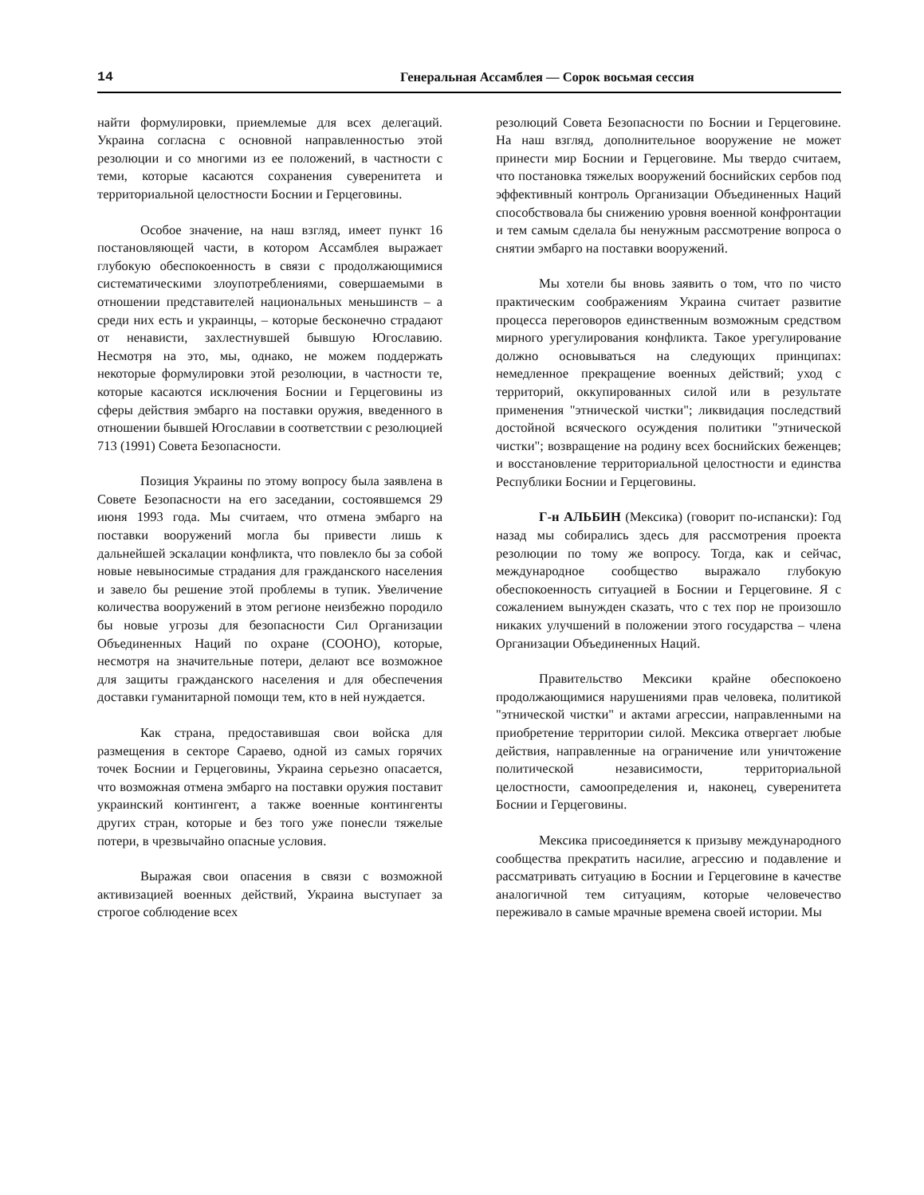14 Генеральная Ассамблея — Сорок восьмая сессия
найти формулировки, приемлемые для всех делегаций. Украина согласна с основной направленностью этой резолюции и со многими из ее положений, в частности с теми, которые касаются сохранения суверенитета и территориальной целостности Боснии и Герцеговины.
Особое значение, на наш взгляд, имеет пункт 16 постановляющей части, в котором Ассамблея выражает глубокую обеспокоенность в связи с продолжающимися систематическими злоупотреблениями, совершаемыми в отношении представителей национальных меньшинств – а среди них есть и украинцы, – которые бесконечно страдают от ненависти, захлестнувшей бывшую Югославию. Несмотря на это, мы, однако, не можем поддержать некоторые формулировки этой резолюции, в частности те, которые касаются исключения Боснии и Герцеговины из сферы действия эмбарго на поставки оружия, введенного в отношении бывшей Югославии в соответствии с резолюцией 713 (1991) Совета Безопасности.
Позиция Украины по этому вопросу была заявлена в Совете Безопасности на его заседании, состоявшемся 29 июня 1993 года. Мы считаем, что отмена эмбарго на поставки вооружений могла бы привести лишь к дальнейшей эскалации конфликта, что повлекло бы за собой новые невыносимые страдания для гражданского населения и завело бы решение этой проблемы в тупик. Увеличение количества вооружений в этом регионе неизбежно породило бы новые угрозы для безопасности Сил Организации Объединенных Наций по охране (СООНО), которые, несмотря на значительные потери, делают все возможное для защиты гражданского населения и для обеспечения доставки гуманитарной помощи тем, кто в ней нуждается.
Как страна, предоставившая свои войска для размещения в секторе Сараево, одной из самых горячих точек Боснии и Герцеговины, Украина серьезно опасается, что возможная отмена эмбарго на поставки оружия поставит украинский контингент, а также военные контингенты других стран, которые и без того уже понесли тяжелые потери, в чрезвычайно опасные условия.
Выражая свои опасения в связи с возможной активизацией военных действий, Украина выступает за строгое соблюдение всех
резолюций Совета Безопасности по Боснии и Герцеговине. На наш взгляд, дополнительное вооружение не может принести мир Боснии и Герцеговине. Мы твердо считаем, что постановка тяжелых вооружений боснийских сербов под эффективный контроль Организации Объединенных Наций способствовала бы снижению уровня военной конфронтации и тем самым сделала бы ненужным рассмотрение вопроса о снятии эмбарго на поставки вооружений.
Мы хотели бы вновь заявить о том, что по чисто практическим соображениям Украина считает развитие процесса переговоров единственным возможным средством мирного урегулирования конфликта. Такое урегулирование должно основываться на следующих принципах: немедленное прекращение военных действий; уход с территорий, оккупированных силой или в результате применения "этнической чистки"; ликвидация последствий достойной всяческого осуждения политики "этнической чистки"; возвращение на родину всех боснийских беженцев; и восстановление территориальной целостности и единства Республики Боснии и Герцеговины.
Г-н АЛЬБИН (Мексика) (говорит по-испански): Год назад мы собирались здесь для рассмотрения проекта резолюции по тому же вопросу. Тогда, как и сейчас, международное сообщество выражало глубокую обеспокоенность ситуацией в Боснии и Герцеговине. Я с сожалением вынужден сказать, что с тех пор не произошло никаких улучшений в положении этого государства – члена Организации Объединенных Наций.
Правительство Мексики крайне обеспокоено продолжающимися нарушениями прав человека, политикой "этнической чистки" и актами агрессии, направленными на приобретение территории силой. Мексика отвергает любые действия, направленные на ограничение или уничтожение политической независимости, территориальной целостности, самоопределения и, наконец, суверенитета Боснии и Герцеговины.
Мексика присоединяется к призыву международного сообщества прекратить насилие, агрессию и подавление и рассматривать ситуацию в Боснии и Герцеговине в качестве аналогичной тем ситуациям, которые человечество переживало в самые мрачные времена своей истории. Мы